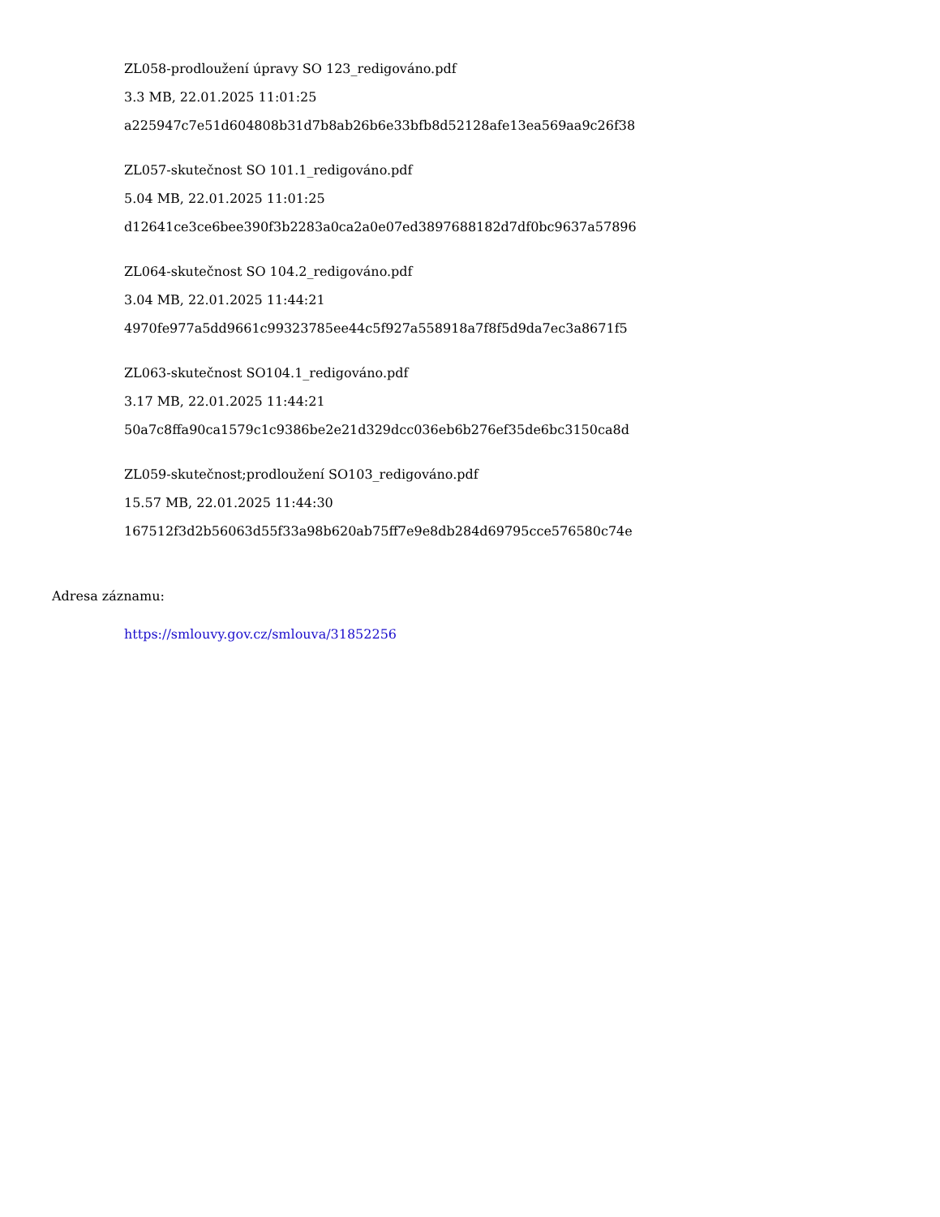ZL058-prodloužení úpravy SO 123_redigováno.pdf
3.3 MB, 22.01.2025 11:01:25
a225947c7e51d604808b31d7b8ab26b6e33bfb8d52128afe13ea569aa9c26f38
ZL057-skutečnost SO 101.1_redigováno.pdf
5.04 MB, 22.01.2025 11:01:25
d12641ce3ce6bee390f3b2283a0ca2a0e07ed3897688182d7df0bc9637a57896
ZL064-skutečnost SO 104.2_redigováno.pdf
3.04 MB, 22.01.2025 11:44:21
4970fe977a5dd9661c99323785ee44c5f927a558918a7f8f5d9da7ec3a8671f5
ZL063-skutečnost SO104.1_redigováno.pdf
3.17 MB, 22.01.2025 11:44:21
50a7c8ffa90ca1579c1c9386be2e21d329dcc036eb6b276ef35de6bc3150ca8d
ZL059-skutečnost;prodloužení SO103_redigováno.pdf
15.57 MB, 22.01.2025 11:44:30
167512f3d2b56063d55f33a98b620ab75ff7e9e8db284d69795cce576580c74e
Adresa záznamu:
https://smlouvy.gov.cz/smlouva/31852256